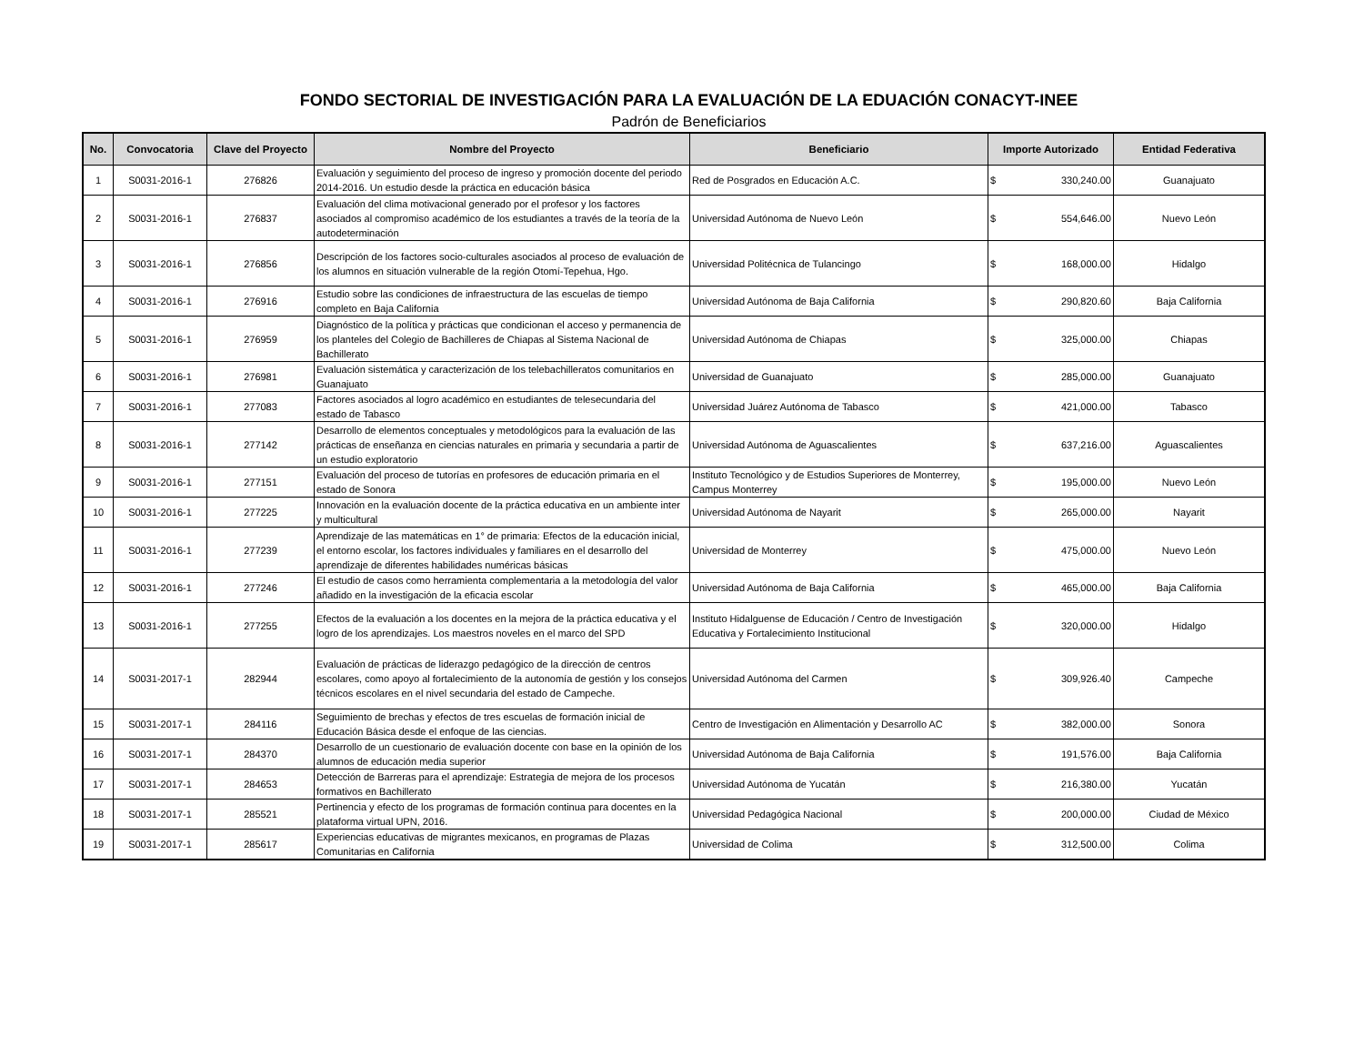FONDO SECTORIAL DE INVESTIGACIÓN PARA LA EVALUACIÓN DE LA EDUACIÓN CONACYT-INEE
Padrón de Beneficiarios
| No. | Convocatoria | Clave del Proyecto | Nombre del Proyecto | Beneficiario | Importe Autorizado | Entidad Federativa |
| --- | --- | --- | --- | --- | --- | --- |
| 1 | S0031-2016-1 | 276826 | Evaluación y seguimiento del proceso de ingreso y promoción docente del periodo 2014-2016. Un estudio desde la práctica en educación básica | Red de Posgrados en Educación A.C. | $ 330,240.00 | Guanajuato |
| 2 | S0031-2016-1 | 276837 | Evaluación del clima motivacional generado por el profesor y los factores asociados al compromiso académico de los estudiantes a través de la teoría de la autodeterminación | Universidad Autónoma de Nuevo León | $ 554,646.00 | Nuevo León |
| 3 | S0031-2016-1 | 276856 | Descripción de los factores socio-culturales asociados al proceso de evaluación de los alumnos en situación vulnerable de la región Otomí-Tepehua, Hgo. | Universidad Politécnica de Tulancingo | $ 168,000.00 | Hidalgo |
| 4 | S0031-2016-1 | 276916 | Estudio sobre las condiciones de infraestructura de las escuelas de tiempo completo en Baja California | Universidad Autónoma de Baja California | $ 290,820.60 | Baja California |
| 5 | S0031-2016-1 | 276959 | Diagnóstico de la política y prácticas que condicionan el acceso y permanencia de los planteles del Colegio de Bachilleres de Chiapas al Sistema Nacional de Bachillerato | Universidad Autónoma de Chiapas | $ 325,000.00 | Chiapas |
| 6 | S0031-2016-1 | 276981 | Evaluación sistemática y caracterización de los telebachilleratos comunitarios en Guanajuato | Universidad de Guanajuato | $ 285,000.00 | Guanajuato |
| 7 | S0031-2016-1 | 277083 | Factores asociados al logro académico en estudiantes de telesecundaria del estado de Tabasco | Universidad Juárez Autónoma de Tabasco | $ 421,000.00 | Tabasco |
| 8 | S0031-2016-1 | 277142 | Desarrollo de elementos conceptuales y metodológicos para la evaluación de las prácticas de enseñanza en ciencias naturales en primaria y secundaria a partir de un estudio exploratorio | Universidad Autónoma de Aguascalientes | $ 637,216.00 | Aguascalientes |
| 9 | S0031-2016-1 | 277151 | Evaluación del proceso de tutorías en profesores de educación primaria en el estado de Sonora | Instituto Tecnológico y de Estudios Superiores de Monterrey, Campus Monterrey | $ 195,000.00 | Nuevo León |
| 10 | S0031-2016-1 | 277225 | Innovación en la evaluación docente de la práctica educativa en un ambiente inter y multicultural | Universidad Autónoma de Nayarit | $ 265,000.00 | Nayarit |
| 11 | S0031-2016-1 | 277239 | Aprendizaje de las matemáticas en 1° de primaria: Efectos de la educación inicial, el entorno escolar, los factores individuales y familiares en el desarrollo del aprendizaje de diferentes habilidades numéricas básicas | Universidad de Monterrey | $ 475,000.00 | Nuevo León |
| 12 | S0031-2016-1 | 277246 | El estudio de casos como herramienta complementaria a la metodología del valor añadido en la investigación de la eficacia escolar | Universidad Autónoma de Baja California | $ 465,000.00 | Baja California |
| 13 | S0031-2016-1 | 277255 | Efectos de la evaluación a los docentes en la mejora de la práctica educativa y el logro de los aprendizajes. Los maestros noveles en el marco del SPD | Instituto Hidalguense de Educación / Centro de Investigación Educativa y Fortalecimiento Institucional | $ 320,000.00 | Hidalgo |
| 14 | S0031-2017-1 | 282944 | Evaluación de prácticas de liderazgo pedagógico de la dirección de centros escolares, como apoyo al fortalecimiento de la autonomía de gestión y los consejos técnicos escolares en el nivel secundaria del estado de Campeche. | Universidad Autónoma del Carmen | $ 309,926.40 | Campeche |
| 15 | S0031-2017-1 | 284116 | Seguimiento de brechas y efectos de tres escuelas de formación inicial de Educación Básica desde el enfoque de las ciencias. | Centro de Investigación en Alimentación y Desarrollo AC | $ 382,000.00 | Sonora |
| 16 | S0031-2017-1 | 284370 | Desarrollo de un cuestionario de evaluación docente con base en la opinión de los alumnos de educación media superior | Universidad Autónoma de Baja California | $ 191,576.00 | Baja California |
| 17 | S0031-2017-1 | 284653 | Detección de Barreras para el aprendizaje: Estrategia de mejora de los procesos formativos en Bachillerato | Universidad Autónoma de Yucatán | $ 216,380.00 | Yucatán |
| 18 | S0031-2017-1 | 285521 | Pertinencia y efecto de los programas de formación continua para docentes en la plataforma virtual UPN, 2016. | Universidad Pedagógica Nacional | $ 200,000.00 | Ciudad de México |
| 19 | S0031-2017-1 | 285617 | Experiencias educativas de migrantes mexicanos, en programas de Plazas Comunitarias en California | Universidad de Colima | $ 312,500.00 | Colima |